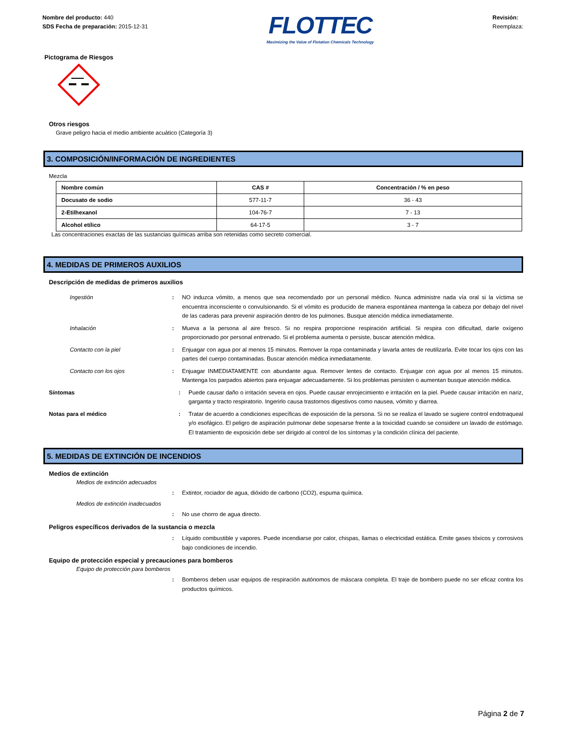Nombre del producto: 440
SDS Fecha de preparación: 2015-12-31
FLOTTEC
Maximizing the Value of Flotation Chemicals Technology
Revisión:
Reemplaza:
Pictograma de Riesgos
Otros riesgos
Grave peligro hacia el medio ambiente acuático (Categoría 3)
3. COMPOSICIÓN/INFORMACIÓN DE INGREDIENTES
Mezcla
| Nombre común | CAS # | Concentración / % en peso |
| --- | --- | --- |
| Docusato de sodio | 577-11-7 | 36 - 43 |
| 2-Etilhexanol | 104-76-7 | 7 - 13 |
| Alcohol etílico | 64-17-5 | 3 - 7 |
Las concentraciones exactas de las sustancias químicas arriba son retenidas como secreto comercial.
4. MEDIDAS DE PRIMEROS AUXILIOS
Descripción de medidas de primeros auxilios
Ingestión : NO induzca vómito, a menos que sea recomendado por un personal médico. Nunca administre nada vía oral si la víctima se encuentra inconsciente o convulsionando. Si el vómito es producido de manera espontánea mantenga la cabeza por debajo del nivel de las caderas para prevenir aspiración dentro de los pulmones. Busque atención médica inmediatamente.
Inhalación : Mueva a la persona al aire fresco. Si no respira proporcione respiración artificial. Si respira con dificultad, darle oxígeno proporcionado por personal entrenado. Si el problema aumenta o persiste, buscar atención médica.
Contacto con la piel : Enjuagar con agua por al menos 15 minutos. Remover la ropa contaminada y lavarla antes de reutilizarla. Evite tocar los ojos con las partes del cuerpo contaminadas. Buscar atención médica inmediatamente.
Contacto con los ojos : Enjuagar INMEDIATAMENTE con abundante agua. Remover lentes de contacto. Enjuagar con agua por al menos 15 minutos. Mantenga los parpados abiertos para enjuagar adecuadamente. Si los problemas persisten o aumentan busque atención médica.
Síntomas : Puede causar daño o irritación severa en ojos. Puede causar enrojecimiento e irritación en la piel. Puede causar irritación en nariz, garganta y tracto respiratorio. Ingerirlo causa trastornos digestivos como nausea, vómito y diarrea.
Notas para el médico : Tratar de acuerdo a condiciones específicas de exposición de la persona. Si no se realiza el lavado se sugiere control endotraqueal y/o esofágico. El peligro de aspiración pulmonar debe sopesarse frente a la toxicidad cuando se considere un lavado de estómago. El tratamiento de exposición debe ser dirigido al control de los síntomas y la condición clínica del paciente.
5. MEDIDAS DE EXTINCIÓN DE INCENDIOS
Medios de extinción
Medios de extinción adecuados
: Extintor, rociador de agua, dióxido de carbono (CO2), espuma química.
Medios de extinción inadecuados
: No use chorro de agua directo.
Peligros específicos derivados de la sustancia o mezcla
: Líquido combustible y vapores. Puede incendiarse por calor, chispas, llamas o electricidad estática. Emite gases tóxicos y corrosivos bajo condiciones de incendio.
Equipo de protección especial y precauciones para bomberos
Equipo de protección para bomberos
: Bomberos deben usar equipos de respiración autónomos de máscara completa. El traje de bombero puede no ser eficaz contra los productos químicos.
Página 2 de 7